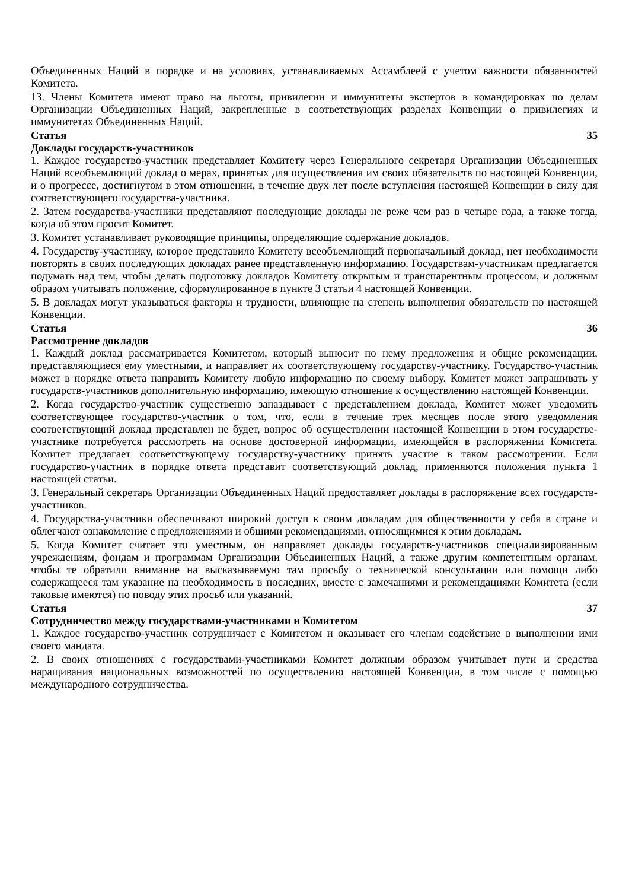Объединенных Наций в порядке и на условиях, устанавливаемых Ассамблеей с учетом важности обязанностей Комитета.
13. Члены Комитета имеют право на льготы, привилегии и иммунитеты экспертов в командировках по делам Организации Объединенных Наций, закрепленные в соответствующих разделах Конвенции о привилегиях и иммунитетах Объединенных Наций.
Статья 35
Доклады государств-участников
1. Каждое государство-участник представляет Комитету через Генерального секретаря Организации Объединенных Наций всеобъемлющий доклад о мерах, принятых для осуществления им своих обязательств по настоящей Конвенции, и о прогрессе, достигнутом в этом отношении, в течение двух лет после вступления настоящей Конвенции в силу для соответствующего государства-участника.
2. Затем государства-участники представляют последующие доклады не реже чем раз в четыре года, а также тогда, когда об этом просит Комитет.
3. Комитет устанавливает руководящие принципы, определяющие содержание докладов.
4. Государству-участнику, которое представило Комитету всеобъемлющий первоначальный доклад, нет необходимости повторять в своих последующих докладах ранее представленную информацию. Государствам-участникам предлагается подумать над тем, чтобы делать подготовку докладов Комитету открытым и транспарентным процессом, и должным образом учитывать положение, сформулированное в пункте 3 статьи 4 настоящей Конвенции.
5. В докладах могут указываться факторы и трудности, влияющие на степень выполнения обязательств по настоящей Конвенции.
Статья 36
Рассмотрение докладов
1. Каждый доклад рассматривается Комитетом, который выносит по нему предложения и общие рекомендации, представляющиеся ему уместными, и направляет их соответствующему государству-участнику. Государство-участник может в порядке ответа направить Комитету любую информацию по своему выбору. Комитет может запрашивать у государств-участников дополнительную информацию, имеющую отношение к осуществлению настоящей Конвенции.
2. Когда государство-участник существенно запаздывает с представлением доклада, Комитет может уведомить соответствующее государство-участник о том, что, если в течение трех месяцев после этого уведомления соответствующий доклад представлен не будет, вопрос об осуществлении настоящей Конвенции в этом государстве-участнике потребуется рассмотреть на основе достоверной информации, имеющейся в распоряжении Комитета. Комитет предлагает соответствующему государству-участнику принять участие в таком рассмотрении. Если государство-участник в порядке ответа представит соответствующий доклад, применяются положения пункта 1 настоящей статьи.
3. Генеральный секретарь Организации Объединенных Наций предоставляет доклады в распоряжение всех государств-участников.
4. Государства-участники обеспечивают широкий доступ к своим докладам для общественности у себя в стране и облегчают ознакомление с предложениями и общими рекомендациями, относящимися к этим докладам.
5. Когда Комитет считает это уместным, он направляет доклады государств-участников специализированным учреждениям, фондам и программам Организации Объединенных Наций, а также другим компетентным органам, чтобы те обратили внимание на высказываемую там просьбу о технической консультации или помощи либо содержащееся там указание на необходимость в последних, вместе с замечаниями и рекомендациями Комитета (если таковые имеются) по поводу этих просьб или указаний.
Статья 37
Сотрудничество между государствами-участниками и Комитетом
1. Каждое государство-участник сотрудничает с Комитетом и оказывает его членам содействие в выполнении ими своего мандата.
2. В своих отношениях с государствами-участниками Комитет должным образом учитывает пути и средства наращивания национальных возможностей по осуществлению настоящей Конвенции, в том числе с помощью международного сотрудничества.